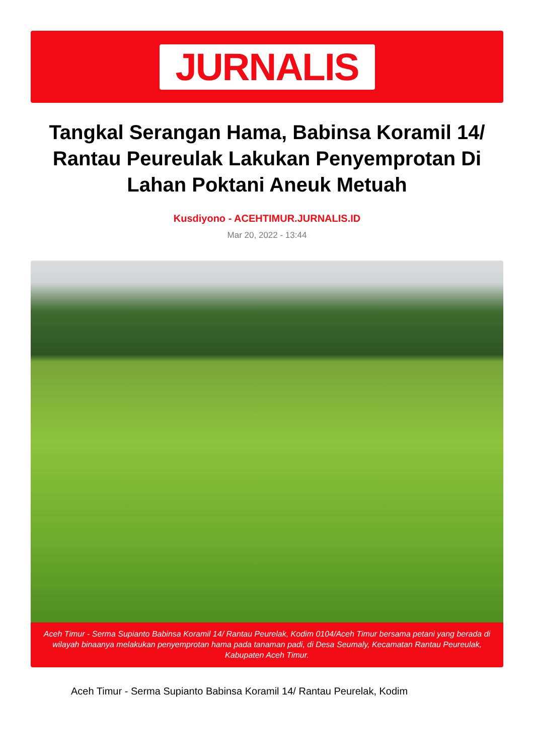JURNALIS
Tangkal Serangan Hama, Babinsa Koramil 14/ Rantau Peureulak Lakukan Penyemprotan Di Lahan Poktani Aneuk Metuah
Kusdiyono - ACEHTIMUR.JURNALIS.ID
Mar 20, 2022 - 13:44
Aceh Timur - Serma Supianto Babinsa Koramil 14/ Rantau Peurelak, Kodim 0104/Aceh Timur bersama petani yang berada di wilayah binaanya melakukan penyemprotan hama pada tanaman padi, di Desa Seumaly, Kecamatan Rantau Peureulak, Kabupaten Aceh Timur.
Aceh Timur - Serma Supianto Babinsa Koramil 14/ Rantau Peurelak, Kodim